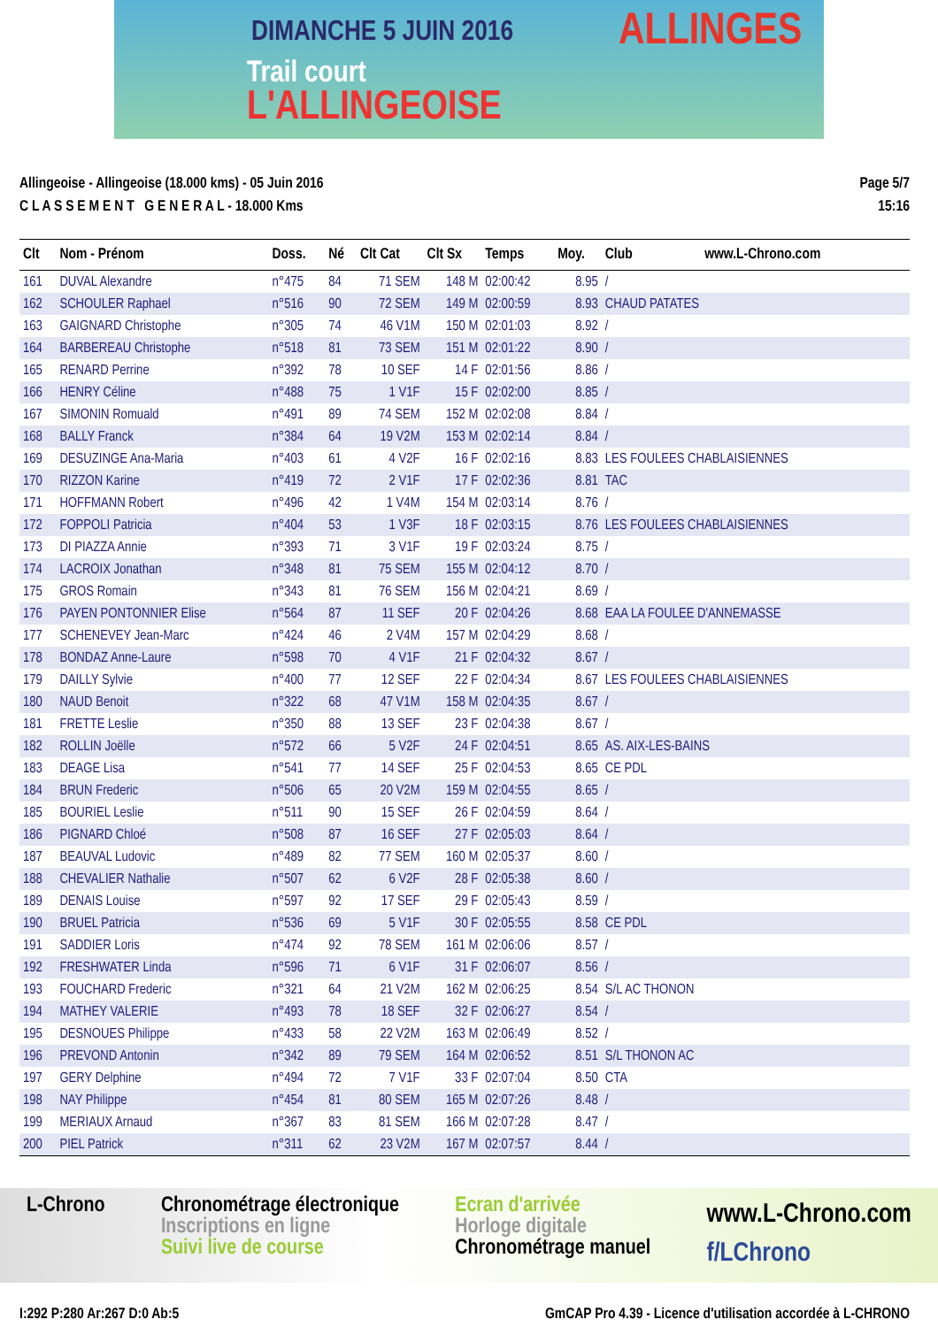DIMANCHE 5 JUIN 2016 ALLINGES
Trail court
L'ALLINGEOISE
Page 5/7
15:16
Allingeoise - Allingeoise (18.000 kms) - 05 Juin 2016
C L A S S E M E N T G E N E R A L - 18.000 Kms
| Clt | Nom - Prénom | Doss. | Né | Clt Cat | Clt Sx | Temps | Moy. | Club www.L-Chrono.com |
| --- | --- | --- | --- | --- | --- | --- | --- | --- |
| 161 | DUVAL Alexandre | n°475 | 84 | 71 SEM | 148 M | 02:00:42 | 8.95 | / |
| 162 | SCHOULER Raphael | n°516 | 90 | 72 SEM | 149 M | 02:00:59 | 8.93 | CHAUD PATATES |
| 163 | GAIGNARD Christophe | n°305 | 74 | 46 V1M | 150 M | 02:01:03 | 8.92 | / |
| 164 | BARBEREAU Christophe | n°518 | 81 | 73 SEM | 151 M | 02:01:22 | 8.90 | / |
| 165 | RENARD Perrine | n°392 | 78 | 10 SEF | 14 F | 02:01:56 | 8.86 | / |
| 166 | HENRY Céline | n°488 | 75 | 1 V1F | 15 F | 02:02:00 | 8.85 | / |
| 167 | SIMONIN Romuald | n°491 | 89 | 74 SEM | 152 M | 02:02:08 | 8.84 | / |
| 168 | BALLY Franck | n°384 | 64 | 19 V2M | 153 M | 02:02:14 | 8.84 | / |
| 169 | DESUZINGE Ana-Maria | n°403 | 61 | 4 V2F | 16 F | 02:02:16 | 8.83 | LES FOULEES CHABLAISIENNES |
| 170 | RIZZON Karine | n°419 | 72 | 2 V1F | 17 F | 02:02:36 | 8.81 | TAC |
| 171 | HOFFMANN Robert | n°496 | 42 | 1 V4M | 154 M | 02:03:14 | 8.76 | / |
| 172 | FOPPOLI Patricia | n°404 | 53 | 1 V3F | 18 F | 02:03:15 | 8.76 | LES FOULEES CHABLAISIENNES |
| 173 | DI PIAZZA Annie | n°393 | 71 | 3 V1F | 19 F | 02:03:24 | 8.75 | / |
| 174 | LACROIX Jonathan | n°348 | 81 | 75 SEM | 155 M | 02:04:12 | 8.70 | / |
| 175 | GROS Romain | n°343 | 81 | 76 SEM | 156 M | 02:04:21 | 8.69 | / |
| 176 | PAYEN PONTONNIER Elise | n°564 | 87 | 11 SEF | 20 F | 02:04:26 | 8.68 | EAA LA FOULEE D'ANNEMASSE |
| 177 | SCHENEVEY Jean-Marc | n°424 | 46 | 2 V4M | 157 M | 02:04:29 | 8.68 | / |
| 178 | BONDAZ Anne-Laure | n°598 | 70 | 4 V1F | 21 F | 02:04:32 | 8.67 | / |
| 179 | DAILLY Sylvie | n°400 | 77 | 12 SEF | 22 F | 02:04:34 | 8.67 | LES FOULEES CHABLAISIENNES |
| 180 | NAUD Benoit | n°322 | 68 | 47 V1M | 158 M | 02:04:35 | 8.67 | / |
| 181 | FRETTE Leslie | n°350 | 88 | 13 SEF | 23 F | 02:04:38 | 8.67 | / |
| 182 | ROLLIN Joëlle | n°572 | 66 | 5 V2F | 24 F | 02:04:51 | 8.65 | AS. AIX-LES-BAINS |
| 183 | DEAGE Lisa | n°541 | 77 | 14 SEF | 25 F | 02:04:53 | 8.65 | CE PDL |
| 184 | BRUN Frederic | n°506 | 65 | 20 V2M | 159 M | 02:04:55 | 8.65 | / |
| 185 | BOURIEL Leslie | n°511 | 90 | 15 SEF | 26 F | 02:04:59 | 8.64 | / |
| 186 | PIGNARD Chloé | n°508 | 87 | 16 SEF | 27 F | 02:05:03 | 8.64 | / |
| 187 | BEAUVAL Ludovic | n°489 | 82 | 77 SEM | 160 M | 02:05:37 | 8.60 | / |
| 188 | CHEVALIER Nathalie | n°507 | 62 | 6 V2F | 28 F | 02:05:38 | 8.60 | / |
| 189 | DENAIS Louise | n°597 | 92 | 17 SEF | 29 F | 02:05:43 | 8.59 | / |
| 190 | BRUEL Patricia | n°536 | 69 | 5 V1F | 30 F | 02:05:55 | 8.58 | CE PDL |
| 191 | SADDIER Loris | n°474 | 92 | 78 SEM | 161 M | 02:06:06 | 8.57 | / |
| 192 | FRESHWATER Linda | n°596 | 71 | 6 V1F | 31 F | 02:06:07 | 8.56 | / |
| 193 | FOUCHARD Frederic | n°321 | 64 | 21 V2M | 162 M | 02:06:25 | 8.54 | S/L AC THONON |
| 194 | MATHEY VALERIE | n°493 | 78 | 18 SEF | 32 F | 02:06:27 | 8.54 | / |
| 195 | DESNOUES Philippe | n°433 | 58 | 22 V2M | 163 M | 02:06:49 | 8.52 | / |
| 196 | PREVOND Antonin | n°342 | 89 | 79 SEM | 164 M | 02:06:52 | 8.51 | S/L THONON AC |
| 197 | GERY Delphine | n°494 | 72 | 7 V1F | 33 F | 02:07:04 | 8.50 | CTA |
| 198 | NAY Philippe | n°454 | 81 | 80 SEM | 165 M | 02:07:26 | 8.48 | / |
| 199 | MERIAUX Arnaud | n°367 | 83 | 81 SEM | 166 M | 02:07:28 | 8.47 | / |
| 200 | PIEL Patrick | n°311 | 62 | 23 V2M | 167 M | 02:07:57 | 8.44 | / |
L-Chrono
Chronométrage électronique
Inscriptions en ligne
Suivi live de course
Ecran d'arrivée
Horloge digitale
Chronométrage manuel
www.L-Chrono.com
f/LChrono
GmCAP Pro 4.39 - Licence d'utilisation accordée à L-CHRONO I:292 P:280 Ar:267 D:0 Ab:5